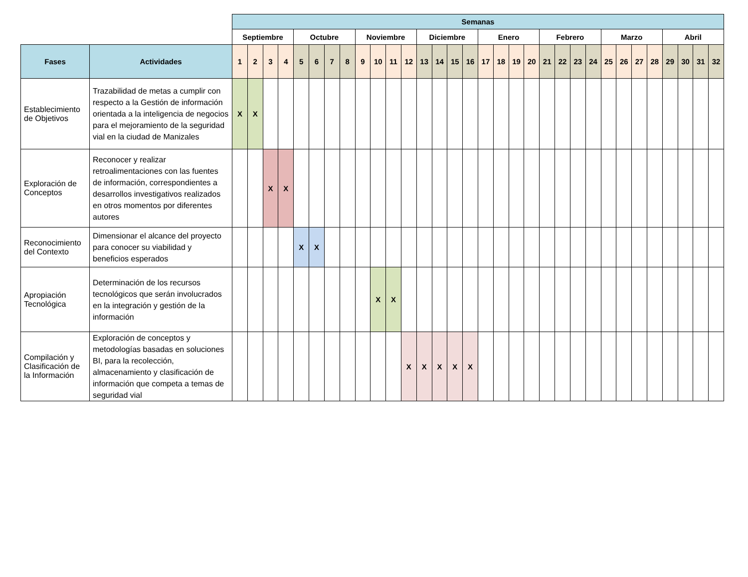| | | Semanas | | | | | | | | | | | | | | | | | | | | | | | | | | | | | | | |
| | | Septiembre | | | | Octubre | | | | Noviembre | | | | Diciembre | | | | Enero | | | | Febrero | | | | Marzo | | | | Abril | | | |
| Fases | Actividades | 1 | 2 | 3 | 4 | 5 | 6 | 7 | 8 | 9 | 10 | 11 | 12 | 13 | 14 | 15 | 16 | 17 | 18 | 19 | 20 | 21 | 22 | 23 | 24 | 25 | 26 | 27 | 28 | 29 | 30 | 31 | 32 |
| Establecimiento de Objetivos | Trazabilidad de metas a cumplir con respecto a la Gestión de información orientada a la inteligencia de negocios para el mejoramiento de la seguridad vial en la ciudad de Manizales | X | X | | | | | | | | | | | | | | | | | | | | | | | | | | | | | | |
| Exploración de Conceptos | Reconocer y realizar retroalimentaciones con las fuentes de información, correspondientes a desarrollos investigativos realizados en otros momentos por diferentes autores | | | X | X | | | | | | | | | | | | | | | | | | | | | | | | | | | | |
| Reconocimiento del Contexto | Dimensionar el alcance del proyecto para conocer su viabilidad y beneficios esperados | | | | | X | X | | | | | | | | | | | | | | | | | | | | | | | | | | |
| Apropiación Tecnológica | Determinación de los recursos tecnológicos que serán involucrados en la integración y gestión de la información | | | | | | | | | | X | X | | | | | | | | | | | | | | | | | | | | | |
| Compilación y Clasificación de la Información | Exploración de conceptos y metodologías basadas en soluciones BI, para la recolección, almacenamiento y clasificación de información que competa a temas de seguridad vial | | | | | | | | | | | | X | X | X | X | X | | | | | | | | | | | | | | | | |